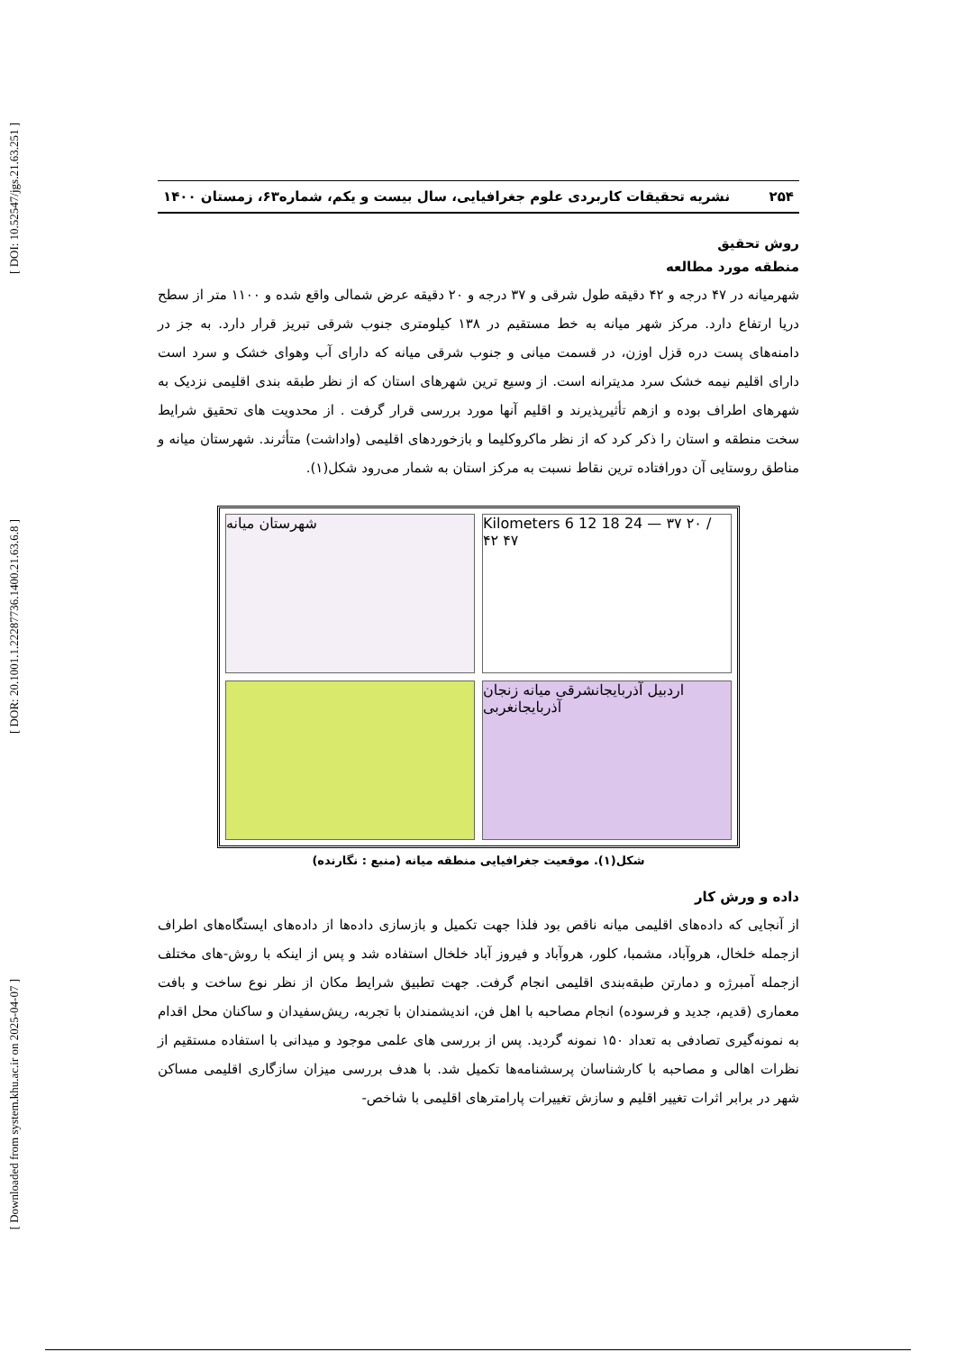[ DOI: 10.52547/jgs.21.63.251 ]
[ DOR: 20.1001.1.22287736.1400.21.63.6.8 ]
[ Downloaded from system.khu.ac.ir on 2025-04-07 ]
۲۵۴ نشریه تحقیقات کاربردی علوم جغرافیایی، سال بیست و یکم، شماره۶۳، زمستان ۱۴۰۰
روش تحقیق
منطقه مورد مطالعه
شهرمیانه در ۴۷ درجه و ۴۲ دقیقه طول شرقی و ۳۷ درجه و ۲۰ دقیقه عرض شمالی واقع شده و ۱۱۰۰ متر از سطح دریا ارتفاع دارد. مرکز شهر میانه به خط مستقیم در ۱۳۸ کیلومتری جنوب شرقی تبریز قرار دارد. به جز در دامنه‌های پست دره قزل اوزن، در قسمت میانی و جنوب شرقی میانه که دارای آب وهوای خشک و سرد است دارای اقلیم نیمه خشک سرد مدیترانه است. از وسیع ترین شهرهای استان که از نظر طبقه بندی اقلیمی نزدیک به شهرهای اطراف بوده و ازهم تأثیرپذیرند و اقلیم آنها مورد بررسی قرار گرفت . از محدویت های تحقیق شرایط سخت منطقه و استان را ذکر کرد که از نظر ماکروکلیما و بازخوردهای اقلیمی (واداشت) متأثرند. شهرستان میانه و مناطق روستایی آن دورافتاده ترین نقاط نسبت به مرکز استان به شمار می‌رود شکل(۱).
شهرستان میانه
Kilometers 6 12 18 24 — ۳۷ ۲۰ / ۴۲ ۴۷
اردبیل آذربایجانشرقی میانه زنجان آذربایجانغربی
شکل(۱). موقعیت جغرافیایی منطقه میانه (منبع : نگارنده)
داده و ورش کار
از آنجایی که داده‌های اقلیمی میانه ناقص بود فلذا جهت تکمیل و بازسازی داده‌ها از داده‌های ایستگاه‌های اطراف ازجمله خلخال، هروآباد، مشمبا، کلور، هروآباد و فیروز آباد خلخال استفاده شد و پس از اینکه با روش-های مختلف ازجمله آمبرژه و دمارتن طبقه‌بندی اقلیمی انجام گرفت. جهت تطبیق شرایط مکان از نظر نوع ساخت و بافت معماری (قدیم، جدید و فرسوده) انجام مصاحبه با اهل فن، اندیشمندان با تجربه، ریش‌سفیدان و ساکنان محل اقدام به نمونه‌گیری تصادفی به تعداد ۱۵۰ نمونه گردید. پس از بررسی های علمی موجود و میدانی با استفاده مستقیم از نظرات اهالی و مصاحبه با کارشناسان پرسشنامه‌ها تکمیل شد. با هدف بررسی میزان سازگاری اقلیمی مساکن شهر در برابر اثرات تغییر اقلیم و سازش تغییرات پارامترهای اقلیمی با شاخص-